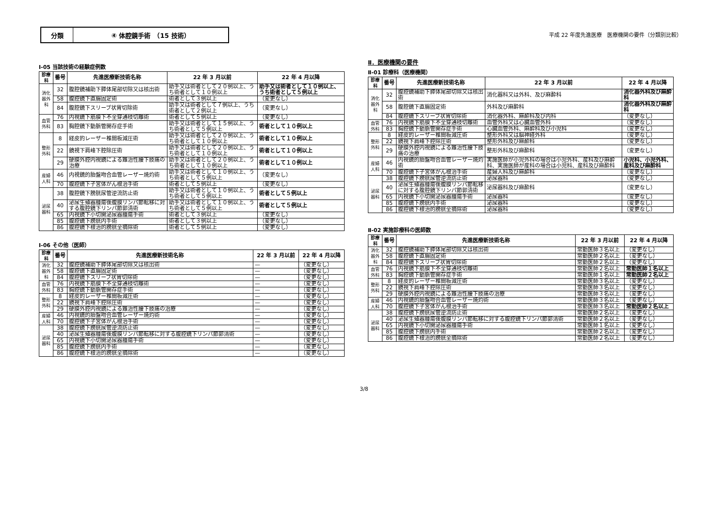分類 ④ 体腔鏡手術　（15 技術）
平成 22 年度先進医療　医療機関の要件（分類別比較）
Ⅰ-05 当該技術の経験症例数
| 診療科 | 番号 | 先進医療新技術名称 | 22 年 3 月以前 | 22 年 4 月以降 |
| --- | --- | --- | --- | --- |
| 消化器外科 | 32 | 腹腔鏡補助下膵体尾部切除又は核出術 | 助手又は術者として２０例以上、うち術者として１０例以上 | 助手又は術者として１０例以上、うち術者として５例以上 |
| | 58 | 腹腔鏡下直腸固定術 | 術者として３例以上 | （変更なし） |
| | 84 | 腹腔鏡下スリーブ状胃切除術 | 助手又は術者として７例以上、うち術者として２例以上 | （変更なし） |
| 血管外科 | 76 | 内視鏡下筋膜下不全穿通枝切離術 | 術者として５例以上 | （変更なし） |
| | 83 | 胸腔鏡下動脈管開存症手術 | 助手又は術者として１５例以上、うち術者として５例以上 | 術者として１０例以上 |
| 整形外科 | 8 | 経皮的レーザー椎間板減圧術 | 助手又は術者として２０例以上、うち術者として１０例以上 | 術者として１０例以上 |
| | 22 | 鏡視下肩峰下腔除圧術 | 助手又は術者として２０例以上、うち術者として１０例以上 | 術者として１０例以上 |
| | 29 | 硬膜外腔内視鏡による難治性腰下肢痛の治療 | 助手又は術者として２０例以上、うち術者として１０例以上 | 術者として１０例以上 |
| 産婦人科 | 46 | 内視鏡的胎盤吻合血管レーザー焼灼術 | 助手又は術者として１０例以上、うち術者として５例以上 | （変更なし） |
| | 70 | 腹腔鏡下子宮体がん根治手術 | 術者として５例以上 | （変更なし） |
| 泌尿器科 | 38 | 腹腔鏡下膀胱尿管逆流防止術 | 助手又は術者として１０例以上、うち術者として５例以上 | 術者として５例以上 |
| | 40 | 泌尿生殖器腫瘍後腹膜リンパ節転移に対する腹腔鏡下リンパ節郭清術 | 助手又は術者として１０例以上、うち術者として５例以上 | 術者として５例以上 |
| | 65 | 内視鏡下小切開泌尿器腫瘍手術 | 術者として３例以上 | （変更なし） |
| | 85 | 腹腔鏡下膀胱内手術 | 術者として３例以上 | （変更なし） |
| | 86 | 腹腔鏡下根治的膀胱全摘除術 | 術者として５例以上 | （変更なし） |
Ⅰ-06 その他（医師）
| 診療科 | 番号 | 先進医療新技術名称 | 22 年 3 月以前 | 22 年 4 月以降 |
| --- | --- | --- | --- | --- |
| 消化器外科 | 32 | 腹腔鏡補助下膵体尾部切除又は核出術 | — | （変更なし） |
| | 58 | 腹腔鏡下直腸固定術 | — | （変更なし） |
| | 84 | 腹腔鏡下スリーブ状胃切除術 | — | （変更なし） |
| 血管外科 | 76 | 内視鏡下筋膜下不全穿通枝切離術 | — | （変更なし） |
| | 83 | 胸腔鏡下動脈管開存症手術 | — | （変更なし） |
| 整形外科 | 8 | 経皮的レーザー椎間板減圧術 | — | （変更なし） |
| | 22 | 鏡視下肩峰下腔除圧術 | — | （変更なし） |
| | 29 | 硬膜外腔内視鏡による難治性腰下肢痛の治療 | — | （変更なし） |
| 産婦人科 | 46 | 内視鏡的胎盤吻合血管レーザー焼灼術 | — | （変更なし） |
| | 70 | 腹腔鏡下子宮体がん根治手術 | — | （変更なし） |
| 泌尿器科 | 38 | 腹腔鏡下膀胱尿管逆流防止術 | — | （変更なし） |
| | 40 | 泌尿生殖器腫瘍後腹膜リンパ節転移に対する腹腔鏡下リンパ節郭清術 | — | （変更なし） |
| | 65 | 内視鏡下小切開泌尿器腫瘍手術 | — | （変更なし） |
| | 85 | 腹腔鏡下膀胱内手術 | — | （変更なし） |
| | 86 | 腹腔鏡下根治的膀胱全摘除術 | — | （変更なし） |
Ⅱ．医療機関の要件
Ⅱ-01 診療科（医療機関）
| 診療科 | 番号 | 先進医療新技術名称 | 22 年 3 月以前 | 22 年 4 月以降 |
| --- | --- | --- | --- | --- |
| 消化器外科 | 32 | 腹腔鏡補助下膵体尾部切除又は核出術 | 消化器科又は外科、及び麻酔科 | 消化器外科及び麻酔科 |
| | 58 | 腹腔鏡下直腸固定術 | 外科及び麻酔科 | 消化器外科及び麻酔科 |
| | 84 | 腹腔鏡下スリーブ状胃切除術 | 消化器外科、麻酔科及び内科 | （変更なし） |
| 血管外科 | 76 | 内視鏡下筋膜下不全穿通枝切離術 | 血管外科又は心臓血管外科 | （変更なし） |
| | 83 | 胸腔鏡下動脈管開存症手術 | 心臓血管外科、麻酔科及び小児科 | （変更なし） |
| 整形外科 | 8 | 経皮的レーザー椎間板減圧術 | 整形外科又は脳神経外科 | （変更なし） |
| | 22 | 鏡視下肩峰下腔除圧術 | 整形外科及び麻酔科 | （変更なし） |
| | 29 | 硬膜外腔内視鏡による難治性腰下肢痛の治療 | 整形外科及び麻酔科 | （変更なし） |
| 産婦人科 | 46 | 内視鏡的胎盤吻合血管レーザー焼灼術 | 実施医師が小児外科の場合は小児外科、産科及び麻酔科、実施医師が産科の場合は小児科、産科及び麻酔科 | 小児科、小児外科、産科及び麻酔科 |
| | 70 | 腹腔鏡下子宮体がん根治手術 | 産婦人科及び麻酔科 | （変更なし） |
| 泌尿器科 | 38 | 腹腔鏡下膀胱尿管逆流防止術 | 泌尿器科 | （変更なし） |
| | 40 | 泌尿生殖器腫瘍後腹膜リンパ節転移に対する腹腔鏡下リンパ節郭清術 | 泌尿器科及び麻酔科 | （変更なし） |
| | 65 | 内視鏡下小切開泌尿器腫瘍手術 | 泌尿器科 | （変更なし） |
| | 85 | 腹腔鏡下膀胱内手術 | 泌尿器科 | （変更なし） |
| | 86 | 腹腔鏡下根治的膀胱全摘除術 | 泌尿器科 | （変更なし） |
Ⅱ-02 実施診療科の医師数
| 診療科 | 番号 | 先進医療新技術名称 | 22 年 3 月以前 | 22 年 4 月以降 |
| --- | --- | --- | --- | --- |
| 消化器外科 | 32 | 腹腔鏡補助下膵体尾部切除又は核出術 | 常勤医師３名以上 | （変更なし） |
| | 58 | 腹腔鏡下直腸固定術 | 常勤医師２名以上 | （変更なし） |
| | 84 | 腹腔鏡下スリーブ状胃切除術 | 常勤医師２名以上 | （変更なし） |
| 血管外科 | 76 | 内視鏡下筋膜下不全穿通枝切離術 | 常勤医師２名以上 | 常勤医師１名以上 |
| | 83 | 胸腔鏡下動脈管開存症手術 | 常勤医師１名以上 | 常勤医師２名以上 |
| 整形外科 | 8 | 経皮的レーザー椎間板減圧術 | 常勤医師３名以上 | （変更なし） |
| | 22 | 鏡視下肩峰下腔除圧術 | 常勤医師３名以上 | （変更なし） |
| | 29 | 硬膜外腔内視鏡による難治性腰下肢痛の治療 | 常勤医師３名以上 | （変更なし） |
| 産婦人科 | 46 | 内視鏡的胎盤吻合血管レーザー焼灼術 | 常勤医師３名以上 | （変更なし） |
| | 70 | 腹腔鏡下子宮体がん根治手術 | 常勤医師３名以上 | 常勤医師２名以上 |
| 泌尿器科 | 38 | 腹腔鏡下膀胱尿管逆流防止術 | 常勤医師２名以上 | （変更なし） |
| | 40 | 泌尿生殖器腫瘍後腹膜リンパ節転移に対する腹腔鏡下リンパ節郭清術 | 常勤医師２名以上 | （変更なし） |
| | 65 | 内視鏡下小切開泌尿器腫瘍手術 | 常勤医師１名以上 | （変更なし） |
| | 85 | 腹腔鏡下膀胱内手術 | 常勤医師２名以上 | （変更なし） |
| | 86 | 腹腔鏡下根治的膀胱全摘除術 | 常勤医師２名以上 | （変更なし） |
3/8